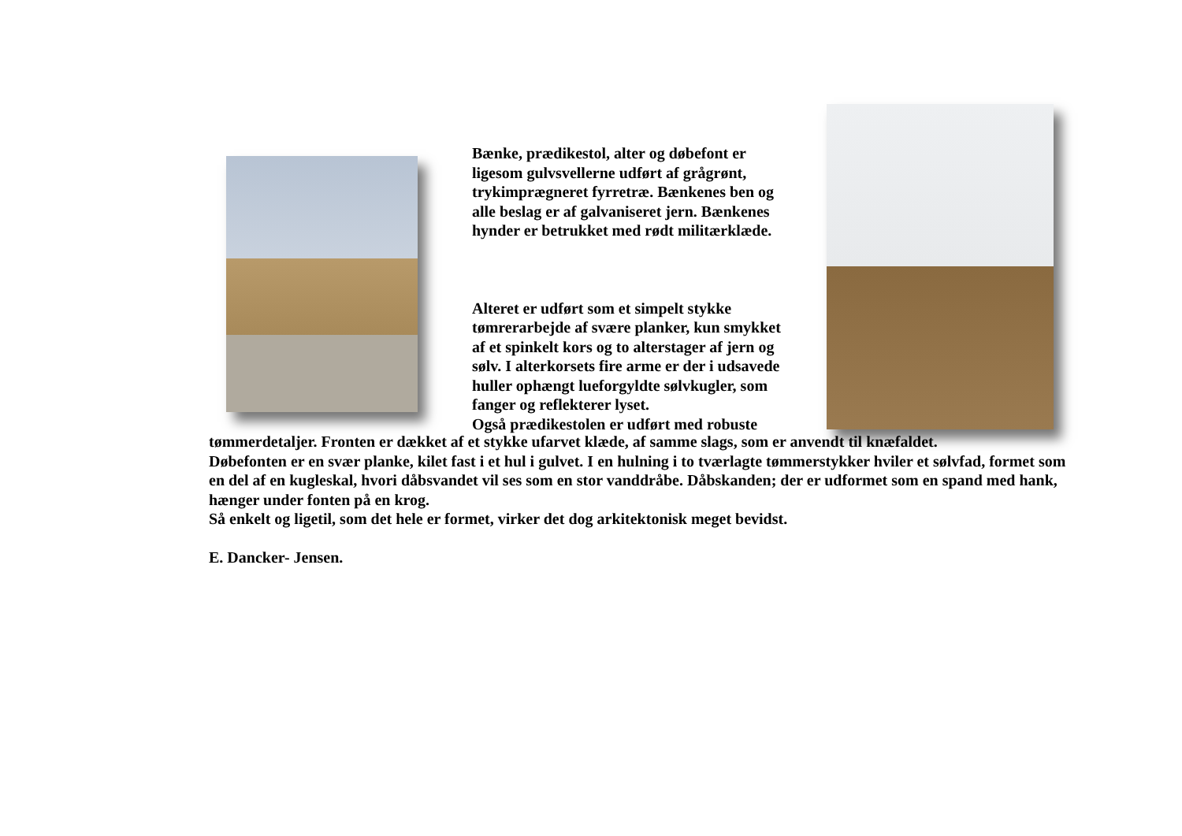Bænke, prædikestol, alter og døbefont er ligesom gulvsvellerne udført af grågrønt, trykimprægneret fyrretræ. Bænkenes ben og alle beslag er af galvaniseret jern. Bænkenes hynder er betrukket med rødt militærklæde.
Alteret er udført som et simpelt stykke tømrerarbejde af svære planker, kun smykket af et spinkelt kors og to alterstager af jern og sølv. I alterkorsets fire arme er der i udsavede huller ophængt lueforgyldte sølvkugler, som fanger og reflekterer lyset.
Også prædikestolen er udført med robuste
tømmerdetaljer. Fronten er dækket af et stykke ufarvet klæde, af samme slags, som er anvendt til knæfaldet.
Døbefonten er en svær planke, kilet fast i et hul i gulvet. I en hulning i to tværlagte tømmerstykker hviler et sølvfad, formet som en del af en kugleskal, hvori dåbsvandet vil ses som en stor vanddråbe. Dåbskanden; der er udformet som en spand med hank, hænger under fonten på en krog.
Så enkelt og ligetil, som det hele er formet, virker det dog arkitektonisk meget bevidst.
E. Dancker- Jensen.